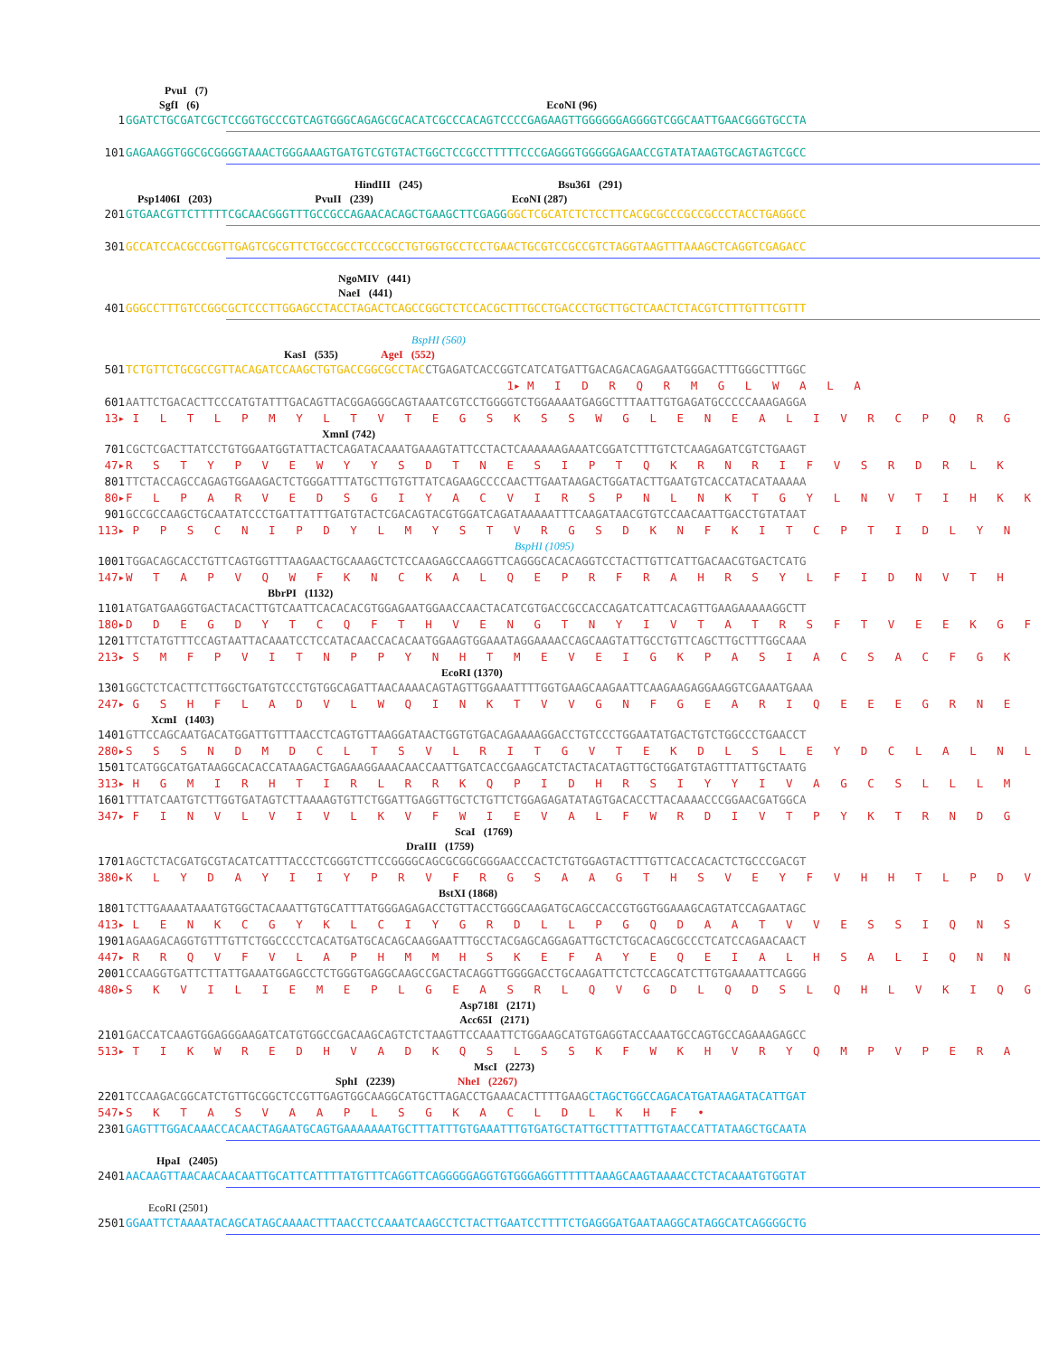PvuI (7) SgfI (6) EcoNI (96)
1 GGATCTGCGATCGCTCCGGTGCCCGTCAGTGGGCAGAGCGCACATCGCCCACAGTCCCCGAGAAGTTGGGGGGAGGGGTCGGCAATTGAACGGGTGCCTA
101 GAGAAGGTGGCGCGGGGTAAACTGGGAAAGTGATGTCGTGTACTGGCTCCGCCTTTTTCCCGAGGGTGGGGGAGAACCGTATATAAGTGCAGTAGTCGCC
HindIII (245) Bsu36I (291) Psp1406I (203) PvuII (239) EcoNI (287)
201 GTGAACGTTCTTTTTCGCAACGGGTTTGCCGCCAGAACACAGCTGAAGCTTCGAGG GGCTCGCATCTCTCCTTCACGCGCCCGCCGCCCTACCTGAGGCC
301 GCCATCCACGCCGGTTGAGTCGCGTTCTGCCGCCTCCCGCCTGTGGTGCCTCCTGAACTGCGTCCGCCGTCTAGGTAAGTTTAAAGCTCAGGTCGAGACC
NgoMIV (441) NaeI (441)
401 GGGCCTTTGTCCGGCGCTCCCTTGGAGCCTACCTAGACTCAGCCGGCTCTCCACGCTTTGCCTGACCCTGCTTGCTCAACTCTACGTCTTTGTTTCGTTT
BspHI (560) KasI (535) AgeI (552)
501 TCTGTTCTGCGCCGTTACAGATCCAAGCTGTGACCGGCGCCTAC CTGAGATCACCGGTCATCATGATTGACAGACAGAGAATGGGACTTTGGGCTTTGGC
1▸ M I D R Q R M G L W A L A
601 AATTCTGACACTTCCCATGTATTTGACAGTTACGGAGGGCAGTAAATCGTCCTGGGGTCTGGAAAATGAGGCTTTAATTGTGAGATGCCCCCAAAGAGGA
13▸ I L T L P M Y L T V T E G S K S S W G L E N E A L I V R C P Q R G
XmnI (742)
701 CGCTCGACTTATCCTGTGGAATGGTATTACTCAGATACAAATGAAAGTATTCCTACTCAAAAAAGAAATCGGATCTTTGTCTCAAGAGATCGTCTGAAGT
47▸ R S T Y P V E W Y Y S D T N E S I P T Q K R N R I F V S R D R L K
801 TTCTACCAGCCAGAGTGGAAGACTCTGGGATTTATGCTTGTGTTATCAGAAGCCCCAACTTGAATAAGACTGGATACTTGAATGTCACCATACATAAAAA
80▸ F L P A R V E D S G I Y A C V I R S P N L N K T G Y L N V T I H K K
901 GCCGCCAAGCTGCAATATCCCTGATTATTTGATGTACTCGACAGTACGTGGATCAGATAAAAATTTCAAGATAACGTGTCCAACAATTGACCTGTATAAT
113▸ P P S C N I P D Y L M Y S T V R G S D K N F K I T C P T I D L Y N
BspHI (1095)
1001 TGGACAGCACCTGTTCAGTGGTTTAAGAACTGCAAAGCTCTCCAAGAGCCAAGGTTCAGGGCACACAGGTCCTACTTGTTCATTGACAACGTGACTCATG
147▸ W T A P V Q W F K N C K A L Q E P R F R A H R S Y L F I D N V T H
BbrPI (1132)
1101 ATGATGAAGGTGACTACACTTGTCAATTCACACACGTGGAGAATGGAACCAACTACATCGTGACCGCCACCAGATCATTCACAGTTGAAGAAAAAGGCTT
180▸ D D E G D Y T C Q F T H V E N G T N Y I V T A T R S F T V E E K G F
1201 TTCTATGTTTCCAGTAATTACAAATCCTCCATACAACCACACAATGGAAGTGGAAATAGGAAAACCAGCAAGTATTGCCTGTTCAGCTTGCTTTGGCAAA
213▸ S M F P V I T N P P Y N H T M E V E I G K P A S I A C S A C F G K
EcoRI (1370)
1301 GGCTCTCACTTCTTGGCTGATGTCCCTGTGGCAGATTAACAAAACAGTAGTTGGAAATTTTGGTGAAGCAAGAATTCAAGAAGAGGAAGGTCGAAATGAAA
247▸ G S H F L A D V L W Q I N K T V V G N F G E A R I Q E E E G R N E
XcmI (1403)
1401 GTTCCAGCAATGACATGGATTGTTTAACCTCAGTGTTAAGGATAACTGGTGTGACAGAAAAGGACCTGTCCCTGGAATATGACTGTCTGGCCCTGAACCT
280▸ S S S N D M D C L T S V L R I T G V T E K D L S L E Y D C L A L N L
1501 TCATGGCATGATAAGGCACACCATAAGACTGAGAAGGAAACAACCAATTGATCACCGAAGCATCTACTACATAGTTGCTGGATGTAGTTTATTGCTAATG
313▸ H G M I R H T I R L R R K Q P I D H R S I Y Y I V A G C S L L L M
1601 TTTATCAATGTCTTGGTGATAGTCTTAAAAGTGTTCTGGATTGAGGTTGCTCTGTTCTGGAGAGATATAGTGACACCTTACAAAACCCGGAACGATGGCA
347▸ F I N V L V I V L K V F W I E V A L F W R D I V T P Y K T R N D G
ScaI (1769) DraIII (1759)
1701 AGCTCTACGATGCGTACATCATTTACCCTCGGGTCTTCCGGGGCAGCGCGGCGGGAACCCACTCTGTGGAGTACTTTGTTCACCACACTCTGCCCGACGT
380▸ K L Y D A Y I I Y P R V F R G S A A G T H S V E Y F V H H T L P D V
BstXI (1868)
1801 TCTTGAAAATAAATGTGGCTACAAATTGTGCATTTATGGGAGAGACCTGTTACCTGGGCAAGATGCAGCCACCGTGGTGGAAAGCAGTATCCAGAATAGC
413▸ L E N K C G Y K L C I Y G R D L L P G Q D A A T V V E S S I Q N S
1901 AGAAGACAGGTGTTTGTTCTGGCCCCTCACATGATGCACAGCAAGGAATTTGCCTACGAGCAGGAGATTGCTCTGCACAGCGCCCTCATCCAGAACAACT
447▸ R R Q V F V L A P H M M H S K E F A Y E Q E I A L H S A L I Q N N
2001 CCAAGGTGATTCTTATTGAAATGGAGCCTCTGGGTGAGGCAAGCCGACTACAGGTTGGGGACCTGCAAGATTCTCTCCAGCATCTTGTGAAAATTCAGGG
480▸ S K V I L I E M E P L G E A S R L Q V G D L Q D S L Q H L V K I Q G
Asp718I (2171) Acc65I (2171)
2101 GACCATCAAGTGGAGGGAAGATCATGTGGCCGACAAGCAGTCTCTAAGTTCCAAATTCTGGAAGCATGTGAGGTACCAAATGCCAGTGCCAGAAAGAGCC
513▸ T I K W R E D H V A D K Q S L S S K F W K H V R Y Q M P V P E R A
MscI (2273) SphI (2239) NheI (2267)
2201 TCCAAGACGGCATCTGTTGCGGCTCCGTTGAGTGGCAAGGCATGCTTAGACCTGAAACACTTTTGAAG CTAGCTGGCCAGACATGATAAGATACATTGAT
547▸ S K T A S V A A P L S G K A C L D L K H F •
2301 GAGTTTGGACAAACCACAACTAGAATGCAGTGAAAAAAATGCTTTATTTGTGAAATTTGTGATGCTATTGCTTTATTTGTAACCATTATAAGCTGCAATA
HpaI (2405)
2401 AACAAGTTAACAACAACAATTGCATTCATTTTATGTTTCAGGTTCAGGGGGAGGTGTGGGAGGTTTTTTAAAGCAAGTAAAACCTCTACAAATGTGGTAT
EcoRI (2501)
2501 GGAATTCTAAAATACAGCATAGCAAAACTTTAACCTCCAAATCAAGCCTCTACTTGAATCCTTTTCTGAGGGATGAATAAGGCATAGGCATCAGGGGCTG